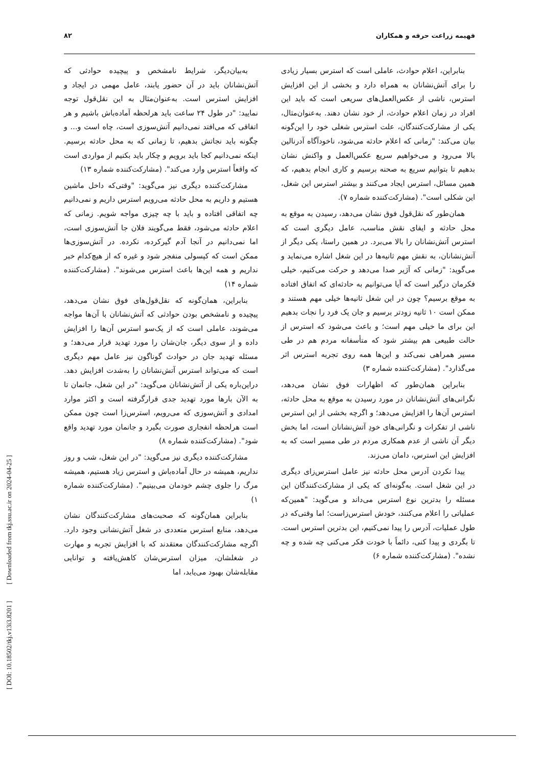فهیمه زراعت حرفه و همکاران ۸۲
بنابراین، اعلام حوادث، عاملی است که استرس بسیار زیادی را برای آتش‌نشانان به همراه دارد و بخشی از این افزایش استرس، ناشی از عکس‌العمل‌های سریعی است که باید این افراد در زمان اعلام حوادث، از خود نشان دهند. به‌عنوان‌مثال، یکی از مشارکت‌کنندگان، علت استرس شغلی خود را این‌گونه بیان می‌کند: "زمانی که اعلام حادثه می‌شود، ناخودآگاه آدرنالین بالا می‌رود و می‌خواهیم سریع عکس‌العمل و واکنش نشان بدهیم تا بتوانیم سریع به صحنه برسیم و کاری انجام بدهیم، که همین مسائل، استرس ایجاد می‌کنند و بیشتر استرس این شغل، این شکلی است". (مشارکت‌کننده شماره ۷).
همان‌طور که نقل‌قول فوق نشان می‌دهد، رسیدن به موقع به محل حادثه و ایفای نقش مناسب، عامل دیگری است که استرس آتش‌نشانان را بالا می‌برد. در همین راستا، یکی دیگر از آتش‌نشانان، به نقش مهم ثانیه‌ها در این شغل اشاره می‌نماید و می‌گوید: "زمانی که آژیر صدا می‌دهد و حرکت می‌کنیم، خیلی فکرمان درگیر است که آیا می‌توانیم به حادثه‌ای که اتفاق افتاده به موقع برسیم؟ چون در این شغل ثانیه‌ها خیلی مهم هستند و ممکن است ۱۰ ثانیه زودتر برسیم و جان یک فرد را نجات بدهیم این برای ما خیلی مهم است؛ و باعث می‌شود که استرس از حالت طبیعی هم بیشتر شود که متأسفانه مردم هم در طی مسیر همراهی نمی‌کند و این‌ها همه روی تجربه استرس اثر می‌گذارد". (مشارکت‌کننده شماره ۳)
بنابراین همان‌طور که اظهارات فوق نشان می‌دهد، نگرانی‌های آتش‌نشانان در مورد رسیدن به موقع به محل حادثه، استرس آن‌ها را افزایش می‌دهد؛ و اگرچه بخشی از این استرس ناشی از تفکرات و نگرانی‌های خودِ آتش‌نشانان است، اما بخش دیگر آن ناشی از عدم همکاری مردم در طی مسیر است که به افزایش این استرس، دامان می‌زند.
پیدا نکردن آدرس محل حادثه نیز عامل استرس‌زای دیگری در این شغل است. به‌گونه‌ای که یکی از مشارکت‌کنندگان این مسئله را بدترین نوع استرس می‌داند و می‌گوید: "همین‌که عملیاتی را اعلام می‌کنند، خودش استرس‌زاست؛ اما وقتی‌که در طول عملیات، آدرس را پیدا نمی‌کنیم، این بدترین استرس است. تا بگردی و پیدا کنی، دائماً با خودت فکر می‌کنی چه شده و چه نشده". (مشارکت‌کننده شماره ۶)
به‌بیان‌دیگر، شرایط نامشخص و پیچیده حوادثی که آتش‌نشانان باید در آن حضور یابند، عامل مهمی در ایجاد و افزایش استرس است. به‌عنوان‌مثال به این نقل‌قول توجه نمایید: "در طول ۲۴ ساعت باید هرلحظه آماده‌باش باشیم و هر اتفاقی که می‌افتد نمی‌دانیم آتش‌سوزی است، چاه است و... و چگونه باید نجاتش بدهیم، تا زمانی که به محل حادثه برسیم. اینکه نمی‌دانیم کجا باید برویم و چکار باید بکنیم از مواردی است که واقعاً استرس وارد می‌کند". (مشارکت‌کننده شماره ۱۳)
مشارکت‌کننده دیگری نیز می‌گوید: "وقتی‌که داخل ماشین هستیم و داریم به محل حادثه می‌رویم استرس داریم و نمی‌دانیم چه اتفاقی افتاده و باید با چه چیزی مواجه شویم. زمانی که اعلام حادثه می‌شود، فقط می‌گویند فلان جا آتش‌سوزی است، اما نمی‌دانیم در آنجا آدم گیرکرده، نکرده. در آتش‌سوزی‌ها ممکن است که کپسولی منفجر شود و غیره که از هیچ‌کدام خبر نداریم و همه این‌ها باعث استرس می‌شوند". (مشارکت‌کننده شماره ۱۴)
بنابراین، همان‌گونه که نقل‌قول‌های فوق نشان می‌دهد، پیچیده و نامشخص بودن حوادثی که آتش‌نشانان با آن‌ها مواجه می‌شوند، عاملی است که از یک‌سو استرس آن‌ها را افزایش داده و از سوی دیگر، جان‌شان را مورد تهدید قرار می‌دهد؛ و مسئله تهدید جان در حوادث گوناگون نیز عامل مهم دیگری است که می‌تواند استرس آتش‌نشانان را به‌شدت افزایش دهد. دراین‌باره یکی از آتش‌نشانان می‌گوید: "در این شغل، جانمان تا به الآن بارها مورد تهدید جدی قرارگرفته است و اکثر موارد امدادی و آتش‌سوزی که می‌رویم، استرس‌زا است چون ممکن است هرلحظه انفجاری صورت بگیرد و جانمان مورد تهدید واقع شود". (مشارکت‌کننده شماره ۸)
مشارکت‌کننده دیگری نیز می‌گوید: "در این شغل، شب و روز نداریم، همیشه در حال آماده‌باش و استرس زیاد هستیم، همیشه مرگ را جلوی چشم خودمان می‌بینیم". (مشارکت‌کننده شماره ۱)
بنابراین همان‌گونه که صحبت‌های مشارکت‌کنندگان نشان می‌دهد، منابع استرس متعددی در شغل آتش‌نشانی وجود دارد. اگرچه مشارکت‌کنندگان معتقدند که با افزایش تجربه و مهارت در شغلشان، میزان استرس‌شان کاهش‌یافته و توانایی مقابله‌شان بهبود می‌یابد، اما
[ DOI: 10.18502/tkj.v13i3.8201 ] [ Downloaded from tkj.ssu.ac.ir on 2024-04-25 ]